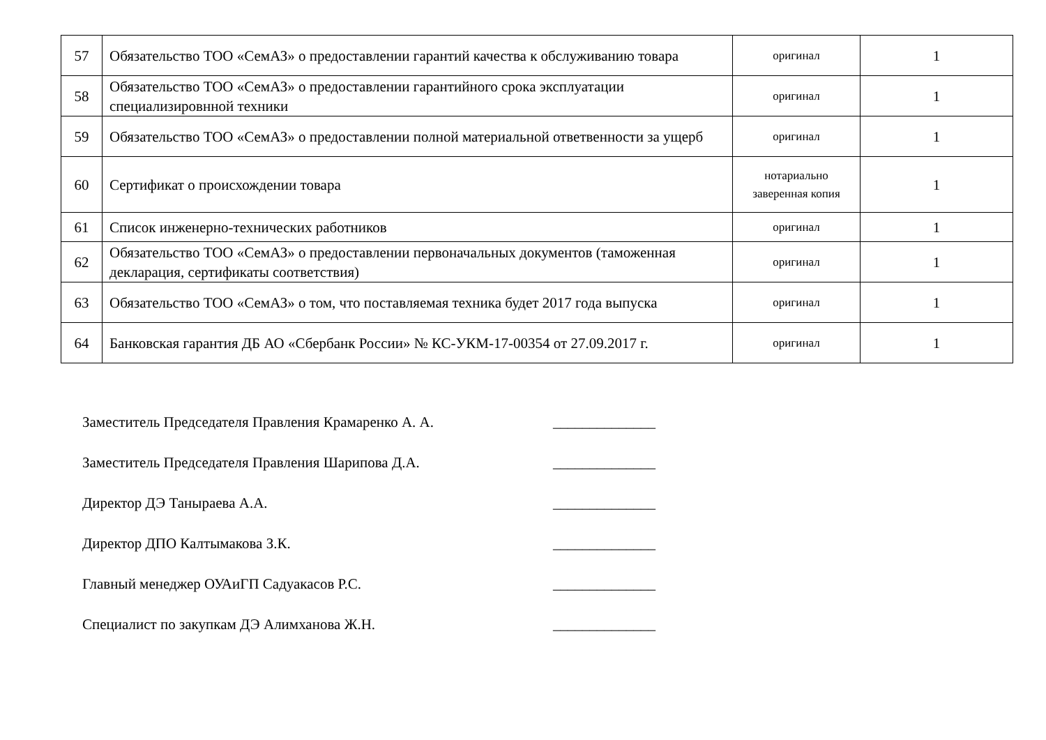| 57 | Обязательство ТОО «СемАЗ» о предоставлении гарантий качества к обслуживанию товара | оригинал | 1 |
| 58 | Обязательство ТОО «СемАЗ» о предоставлении гарантийного срока эксплуатации специализировнной техники | оригинал | 1 |
| 59 | Обязательство ТОО «СемАЗ» о предоставлении полной материальной ответвенности за ущерб | оригинал | 1 |
| 60 | Сертификат о происхождении товара | нотариально заверенная копия | 1 |
| 61 | Список инженерно-технических работников | оригинал | 1 |
| 62 | Обязательство ТОО «СемАЗ» о предоставлении первоначальных документов (таможенная декларация, сертификаты соответствия) | оригинал | 1 |
| 63 | Обязательство ТОО «СемАЗ» о том, что поставляемая техника будет 2017 года выпуска | оригинал | 1 |
| 64 | Банковская гарантия ДБ АО «Сбербанк России» № КС-УКМ-17-00354 от 27.09.2017 г. | оригинал | 1 |
Заместитель Председателя Правления Крамаренко А. А. ______________
Заместитель Председателя Правления Шарипова Д.А. ______________
Директор ДЭ Таныраева А.А. ______________
Директор ДПО Калтымакова З.К. ______________
Главный менеджер ОУАиГП Садуакасов Р.С. ______________
Специалист по закупкам ДЭ Алимханова Ж.Н. ______________